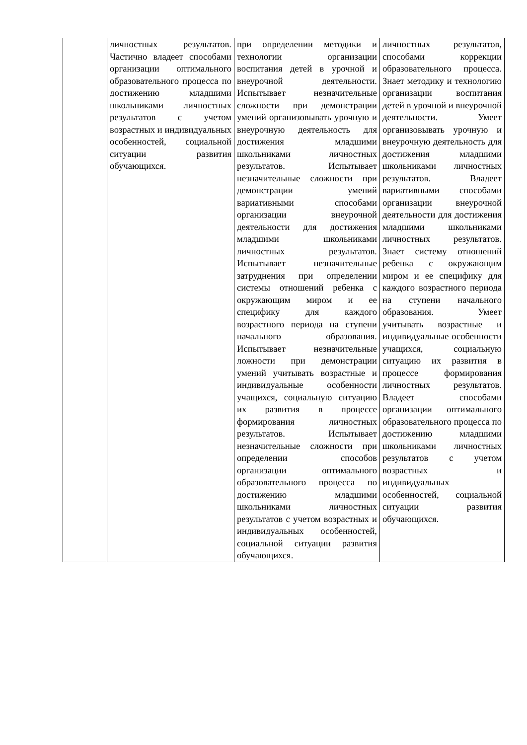| | личностных результатов. Частично владеет способами организации оптимального образовательного процесса по достижению младшими школьниками личностных результатов с учетом возрастных и индивидуальных особенностей, социальной ситуации развития обучающихся. | при определении методики и технологии организации воспитания детей в урочной и внеурочной деятельности. Испытывает незначительные сложности при демонстрации умений организовывать урочную и внеурочную деятельность для достижения младшими школьниками личностных результатов. Испытывает незначительные сложности при демонстрации умений вариативными способами организации внеурочной деятельности для достижения младшими школьниками личностных результатов. Испытывает незначительные затруднения при определении системы отношений ребенка с окружающим миром и ее специфику для каждого возрастного периода на ступени начального образования. Испытывает незначительные ложности при демонстрации умений учитывать возрастные и индивидуальные особенности учащихся, социальную ситуацию их развития в процессе формирования личностных результатов. Испытывает незначительные сложности при определении способов организации оптимального образовательного процесса по достижению младшими школьниками личностных результатов с учетом возрастных и индивидуальных особенностей, социальной ситуации развития обучающихся. | личностных результатов, способами коррекции образовательного процесса. Знает методику и технологию организации воспитания детей в урочной и внеурочной деятельности. Умеет организовывать урочную и внеурочную деятельность для достижения младшими школьниками личностных результатов. Владеет вариативными способами организации внеурочной деятельности для достижения младшими школьниками личностных результатов. Знает систему отношений ребенка с окружающим миром и ее специфику для каждого возрастного периода на ступени начального образования. Умеет учитывать возрастные и индивидуальные особенности учащихся, социальную ситуацию их развития в процессе формирования личностных результатов. Владеет способами организации оптимального образовательного процесса по достижению младшими школьниками личностных результатов с учетом возрастных и индивидуальных особенностей, социальной ситуации развития обучающихся. |